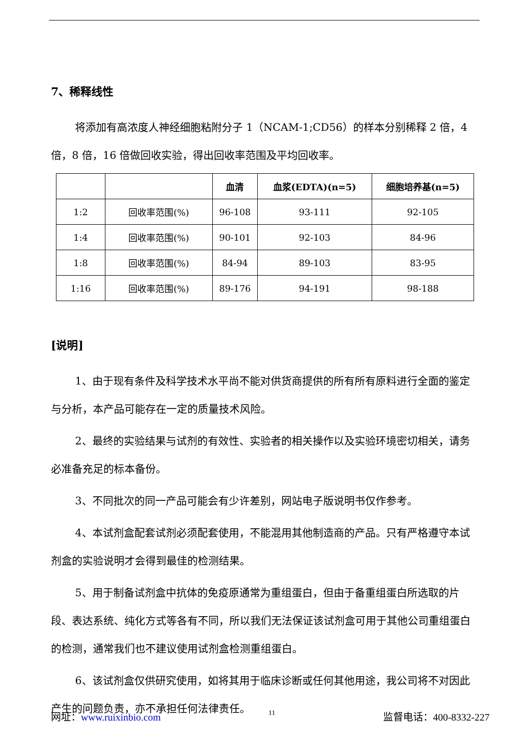7、稀释线性
将添加有高浓度人神经细胞粘附分子 1（NCAM-1;CD56）的样本分别稀释 2 倍，4 倍，8 倍，16 倍做回收实验，得出回收率范围及平均回收率。
| | | 血清 | 血浆(EDTA)(n=5) | 细胞培养基(n=5) |
| --- | --- | --- | --- | --- |
| 1:2 | 回收率范围(%) | 96-108 | 93-111 | 92-105 |
| 1:4 | 回收率范围(%) | 90-101 | 92-103 | 84-96 |
| 1:8 | 回收率范围(%) | 84-94 | 89-103 | 83-95 |
| 1:16 | 回收率范围(%) | 89-176 | 94-191 | 98-188 |
[说明]
1、由于现有条件及科学技术水平尚不能对供货商提供的所有所有原料进行全面的鉴定与分析，本产品可能存在一定的质量技术风险。
2、最终的实验结果与试剂的有效性、实验者的相关操作以及实验环境密切相关，请务必准备充足的标本备份。
3、不同批次的同一产品可能会有少许差别，网站电子版说明书仅作参考。
4、本试剂盒配套试剂必须配套使用，不能混用其他制造商的产品。只有严格遵守本试剂盒的实验说明才会得到最佳的检测结果。
5、用于制备试剂盒中抗体的免疫原通常为重组蛋白，但由于备重组蛋白所选取的片段、表达系统、纯化方式等各有不同，所以我们无法保证该试剂盒可用于其他公司重组蛋白的检测，通常我们也不建议使用试剂盒检测重组蛋白。
6、该试剂盒仅供研究使用，如将其用于临床诊断或任何其他用途，我公司将不对因此产生的问题负责，亦不承担任何法律责任。
网址：www.ruixinbio.com 11 监督电话：400-8332-227